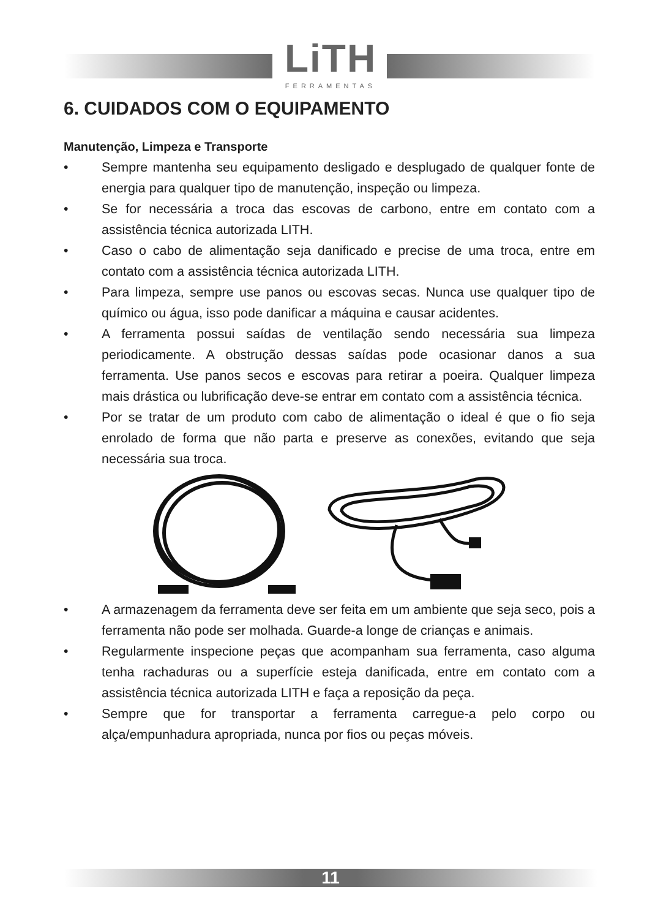LiTH
FERRAMENTAS
6. CUIDADOS COM O EQUIPAMENTO
Manutenção, Limpeza e Transporte
• Sempre mantenha seu equipamento desligado e desplugado de qualquer fonte de energia para qualquer tipo de manutenção, inspeção ou limpeza.
• Se for necessária a troca das escovas de carbono, entre em contato com a assistência técnica autorizada LITH.
• Caso o cabo de alimentação seja danificado e precise de uma troca, entre em contato com a assistência técnica autorizada LITH.
• Para limpeza, sempre use panos ou escovas secas. Nunca use qualquer tipo de químico ou água, isso pode danificar a máquina e causar acidentes.
• A ferramenta possui saídas de ventilação sendo necessária sua limpeza periodicamente. A obstrução dessas saídas pode ocasionar danos a sua ferramenta. Use panos secos e escovas para retirar a poeira. Qualquer limpeza mais drástica ou lubrificação deve-se entrar em contato com a assistência técnica.
• Por se tratar de um produto com cabo de alimentação o ideal é que o fio seja enrolado de forma que não parta e preserve as conexões, evitando que seja necessária sua troca.
• A armazenagem da ferramenta deve ser feita em um ambiente que seja seco, pois a ferramenta não pode ser molhada. Guarde-a longe de crianças e animais.
• Regularmente inspecione peças que acompanham sua ferramenta, caso alguma tenha rachaduras ou a superfície esteja danificada, entre em contato com a assistência técnica autorizada LITH e faça a reposição da peça.
• Sempre que for transportar a ferramenta carregue-a pelo corpo ou alça/empunhadura apropriada, nunca por fios ou peças móveis.
11